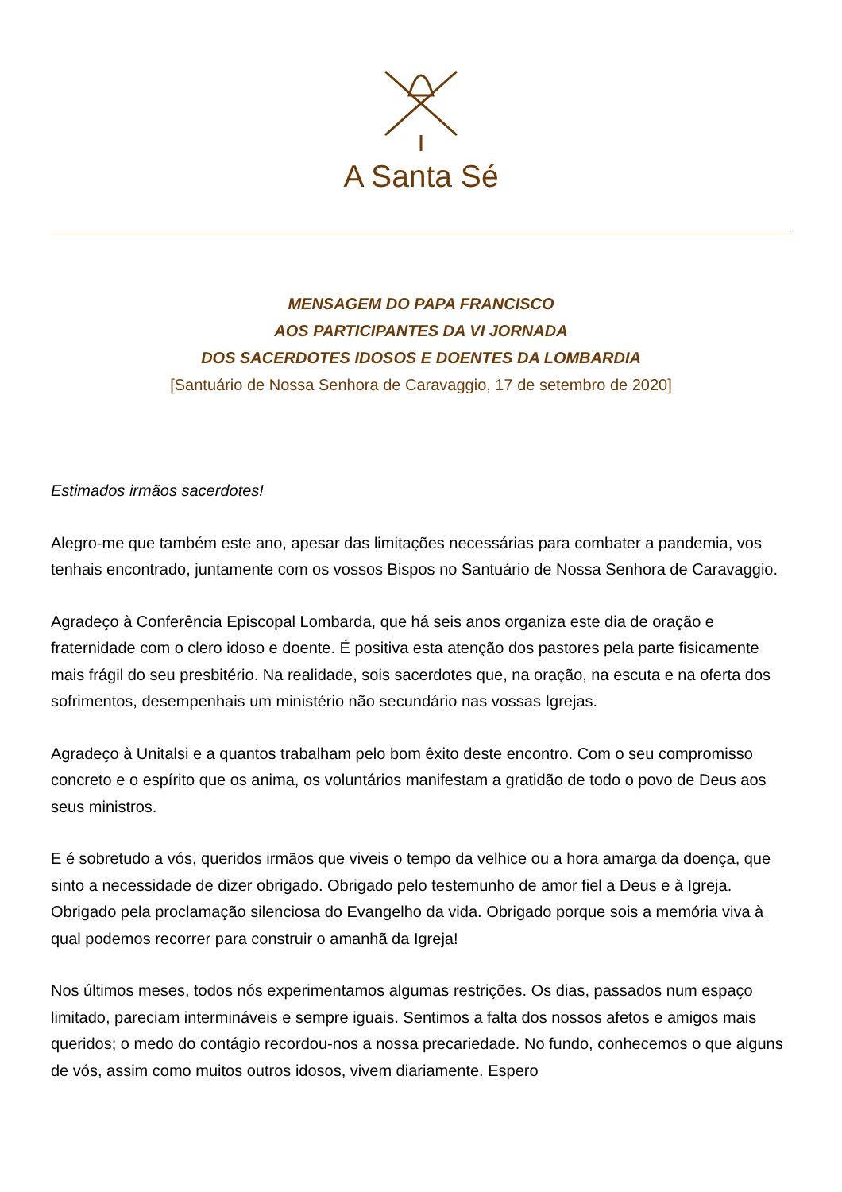A Santa Sé
MENSAGEM DO PAPA FRANCISCO
AOS PARTICIPANTES DA VI JORNADA
DOS SACERDOTES IDOSOS E DOENTES DA LOMBARDIA
[Santuário de Nossa Senhora de Caravaggio, 17 de setembro de 2020]
Estimados irmãos sacerdotes!
Alegro-me que também este ano, apesar das limitações necessárias para combater a pandemia, vos tenhais encontrado, juntamente com os vossos Bispos no Santuário de Nossa Senhora de Caravaggio.
Agradeço à Conferência Episcopal Lombarda, que há seis anos organiza este dia de oração e fraternidade com o clero idoso e doente. É positiva esta atenção dos pastores pela parte fisicamente mais frágil do seu presbitério. Na realidade, sois sacerdotes que, na oração, na escuta e na oferta dos sofrimentos, desempenhais um ministério não secundário nas vossas Igrejas.
Agradeço à Unitalsi e a quantos trabalham pelo bom êxito deste encontro. Com o seu compromisso concreto e o espírito que os anima, os voluntários manifestam a gratidão de todo o povo de Deus aos seus ministros.
E é sobretudo a vós, queridos irmãos que viveis o tempo da velhice ou a hora amarga da doença, que sinto a necessidade de dizer obrigado. Obrigado pelo testemunho de amor fiel a Deus e à Igreja. Obrigado pela proclamação silenciosa do Evangelho da vida. Obrigado porque sois a memória viva à qual podemos recorrer para construir o amanhã da Igreja!
Nos últimos meses, todos nós experimentamos algumas restrições. Os dias, passados num espaço limitado, pareciam intermináveis e sempre iguais. Sentimos a falta dos nossos afetos e amigos mais queridos; o medo do contágio recordou-nos a nossa precariedade. No fundo, conhecemos o que alguns de vós, assim como muitos outros idosos, vivem diariamente. Espero